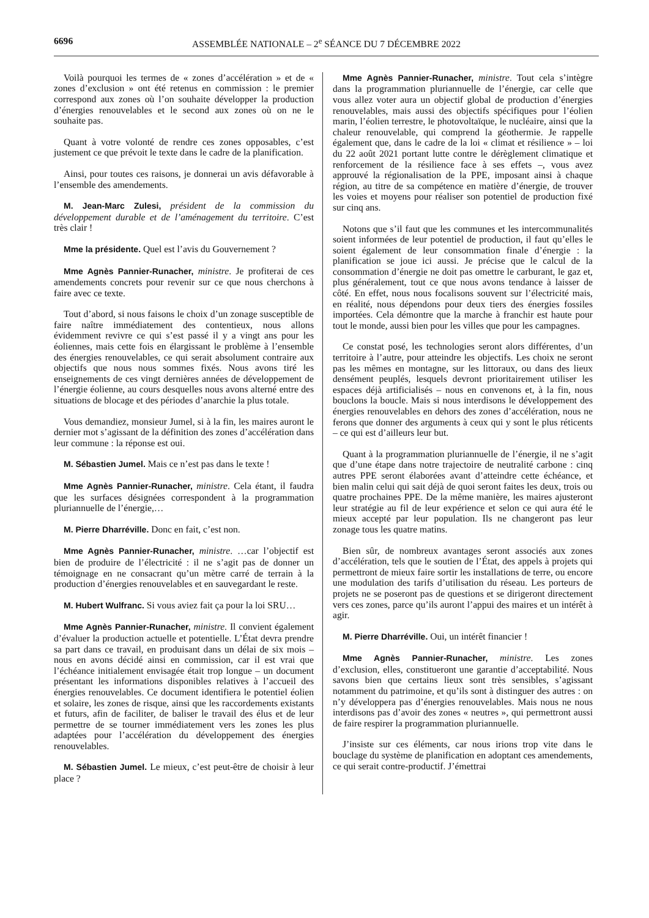6696 ASSEMBLÉE NATIONALE – 2<sup>e</sup> SÉANCE DU 7 DÉCEMBRE 2022
Voilà pourquoi les termes de « zones d’accélération » et de « zones d’exclusion » ont été retenus en commission : le premier correspond aux zones où l’on souhaite développer la production d’énergies renouvelables et le second aux zones où on ne le souhaite pas.
Quant à votre volonté de rendre ces zones opposables, c’est justement ce que prévoit le texte dans le cadre de la planification.
Ainsi, pour toutes ces raisons, je donnerai un avis défavorable à l’ensemble des amendements.
M. Jean-Marc Zulesi, président de la commission du développement durable et de l’aménagement du territoire. C’est très clair !
Mme la présidente. Quel est l’avis du Gouvernement ?
Mme Agnès Pannier-Runacher, ministre. Je profiterai de ces amendements concrets pour revenir sur ce que nous cherchons à faire avec ce texte.
Tout d’abord, si nous faisons le choix d’un zonage susceptible de faire naître immédiatement des contentieux, nous allons évidemment revivre ce qui s’est passé il y a vingt ans pour les éoliennes, mais cette fois en élargissant le problème à l’ensemble des énergies renouvelables, ce qui serait absolument contraire aux objectifs que nous nous sommes fixés. Nous avons tiré les enseignements de ces vingt dernières années de développement de l’énergie éolienne, au cours desquelles nous avons alterné entre des situations de blocage et des périodes d’anarchie la plus totale.
Vous demandiez, monsieur Jumel, si à la fin, les maires auront le dernier mot s’agissant de la définition des zones d’accélération dans leur commune : la réponse est oui.
M. Sébastien Jumel. Mais ce n’est pas dans le texte !
Mme Agnès Pannier-Runacher, ministre. Cela étant, il faudra que les surfaces désignées correspondent à la programmation pluriannuelle de l’énergie,…
M. Pierre Dharréville. Donc en fait, c’est non.
Mme Agnès Pannier-Runacher, ministre. …car l’objectif est bien de produire de l’électricité : il ne s’agit pas de donner un témoignage en ne consacrant qu’un mètre carré de terrain à la production d’énergies renouvelables et en sauvegardant le reste.
M. Hubert Wulfranc. Si vous aviez fait ça pour la loi SRU…
Mme Agnès Pannier-Runacher, ministre. Il convient également d’évaluer la production actuelle et potentielle. L’État devra prendre sa part dans ce travail, en produisant dans un délai de six mois – nous en avons décidé ainsi en commission, car il est vrai que l’échéance initialement envisagée était trop longue – un document présentant les informations disponibles relatives à l’accueil des énergies renouvelables. Ce document identifiera le potentiel éolien et solaire, les zones de risque, ainsi que les raccordements existants et futurs, afin de faciliter, de baliser le travail des élus et de leur permettre de se tourner immédiatement vers les zones les plus adaptées pour l’accélération du développement des énergies renouvelables.
M. Sébastien Jumel. Le mieux, c’est peut-être de choisir à leur place ?
Mme Agnès Pannier-Runacher, ministre. Tout cela s’intègre dans la programmation pluriannuelle de l’énergie, car celle que vous allez voter aura un objectif global de production d’énergies renouvelables, mais aussi des objectifs spécifiques pour l’éolien marin, l’éolien terrestre, le photovoltaïque, le nucléaire, ainsi que la chaleur renouvelable, qui comprend la géothermie. Je rappelle également que, dans le cadre de la loi « climat et résilience » – loi du 22 août 2021 portant lutte contre le dérèglement climatique et renforcement de la résilience face à ses effets –, vous avez approuvé la régionalisation de la PPE, imposant ainsi à chaque région, au titre de sa compétence en matière d’énergie, de trouver les voies et moyens pour réaliser son potentiel de production fixé sur cinq ans.
Notons que s’il faut que les communes et les intercommunalités soient informées de leur potentiel de production, il faut qu’elles le soient également de leur consommation finale d’énergie : la planification se joue ici aussi. Je précise que le calcul de la consommation d’énergie ne doit pas omettre le carburant, le gaz et, plus généralement, tout ce que nous avons tendance à laisser de côté. En effet, nous nous focalisons souvent sur l’électricité mais, en réalité, nous dépendons pour deux tiers des énergies fossiles importées. Cela démontre que la marche à franchir est haute pour tout le monde, aussi bien pour les villes que pour les campagnes.
Ce constat posé, les technologies seront alors différentes, d’un territoire à l’autre, pour atteindre les objectifs. Les choix ne seront pas les mêmes en montagne, sur les littoraux, ou dans des lieux densément peuplés, lesquels devront prioritairement utiliser les espaces déjà artificialisés – nous en convenons et, à la fin, nous bouclons la boucle. Mais si nous interdisons le développement des énergies renouvelables en dehors des zones d’accélération, nous ne ferons que donner des arguments à ceux qui y sont le plus réticents – ce qui est d’ailleurs leur but.
Quant à la programmation pluriannuelle de l’énergie, il ne s’agit que d’une étape dans notre trajectoire de neutralité carbone : cinq autres PPE seront élaborées avant d’atteindre cette échéance, et bien malin celui qui sait déjà de quoi seront faites les deux, trois ou quatre prochaines PPE. De la même manière, les maires ajusteront leur stratégie au fil de leur expérience et selon ce qui aura été le mieux accepté par leur population. Ils ne changeront pas leur zonage tous les quatre matins.
Bien sûr, de nombreux avantages seront associés aux zones d’accélération, tels que le soutien de l’État, des appels à projets qui permettront de mieux faire sortir les installations de terre, ou encore une modulation des tarifs d’utilisation du réseau. Les porteurs de projets ne se poseront pas de questions et se dirigeront directement vers ces zones, parce qu’ils auront l’appui des maires et un intérêt à agir.
M. Pierre Dharréville. Oui, un intérêt financier !
Mme Agnès Pannier-Runacher, ministre. Les zones d’exclusion, elles, constitueront une garantie d’acceptabilité. Nous savons bien que certains lieux sont très sensibles, s’agissant notamment du patrimoine, et qu’ils sont à distinguer des autres : on n’y développera pas d’énergies renouvelables. Mais nous ne nous interdisons pas d’avoir des zones « neutres », qui permettront aussi de faire respirer la programmation pluriannuelle.
J’insiste sur ces éléments, car nous irions trop vite dans le bouclage du système de planification en adoptant ces amendements, ce qui serait contre-productif. J’émettrai